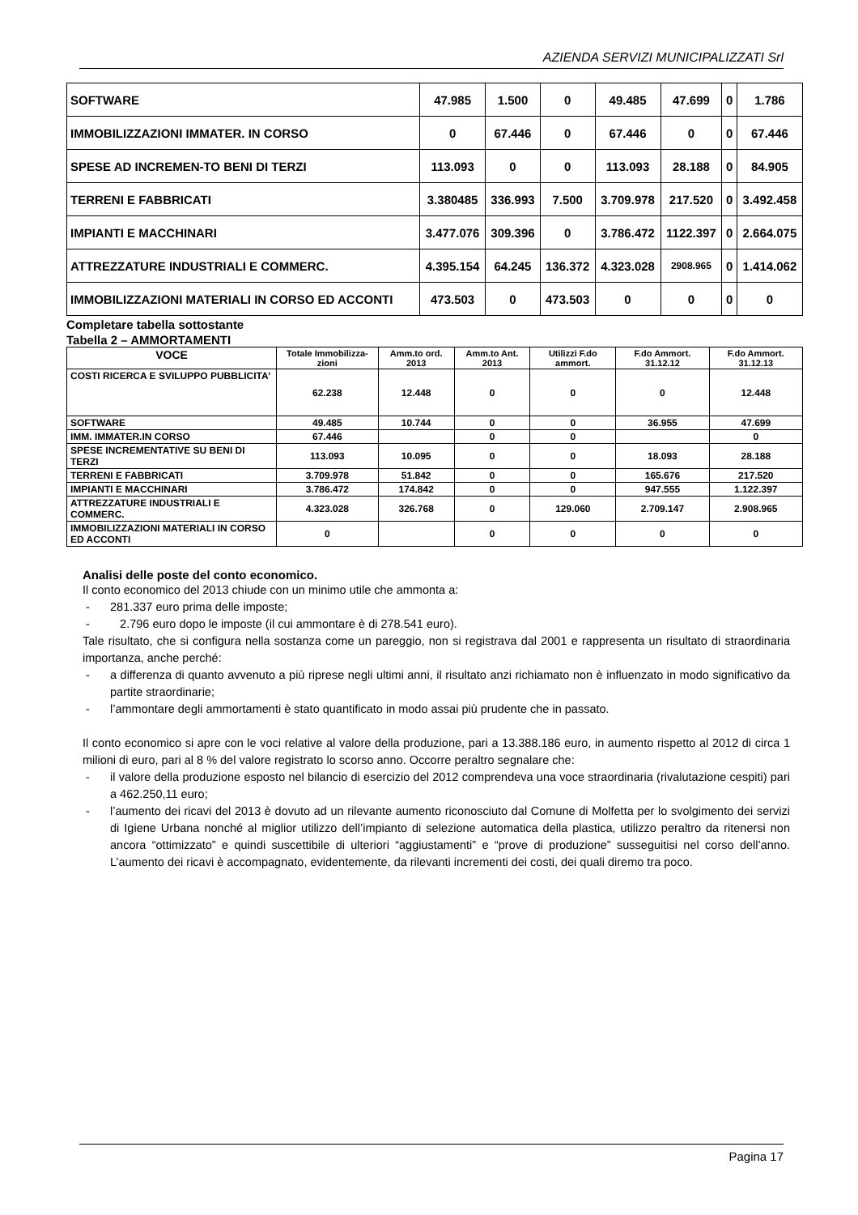AZIENDA SERVIZI MUNICIPALIZZATI Srl
| SOFTWARE | 47.985 | 1.500 | 0 | 49.485 | 47.699 | 0 | 1.786 |
| IMMOBILIZZAZIONI IMMATER. IN CORSO | 0 | 67.446 | 0 | 67.446 | 0 | 0 | 67.446 |
| SPESE AD INCREMEN-TO BENI DI TERZI | 113.093 | 0 | 0 | 113.093 | 28.188 | 0 | 84.905 |
| TERRENI E FABBRICATI | 3.380485 | 336.993 | 7.500 | 3.709.978 | 217.520 | 0 | 3.492.458 |
| IMPIANTI E MACCHINARI | 3.477.076 | 309.396 | 0 | 3.786.472 | 1122.397 | 0 | 2.664.075 |
| ATTREZZATURE INDUSTRIALI E COMMERC. | 4.395.154 | 64.245 | 136.372 | 4.323.028 | 2908.965 | 0 | 1.414.062 |
| IMMOBILIZZAZIONI MATERIALI IN CORSO ED ACCONTI | 473.503 | 0 | 473.503 | 0 | 0 | 0 | 0 |
Completare tabella sottostante
Tabella 2 – AMMORTAMENTI
| VOCE | Totale Immobilizza-zioni | Amm.to ord. 2013 | Amm.to Ant. 2013 | Utilizzi F.do ammort. | F.do Ammort. 31.12.12 | F.do Ammort. 31.12.13 |
| --- | --- | --- | --- | --- | --- | --- |
| COSTI RICERCA E SVILUPPO PUBBLICITA’ | 62.238 | 12.448 | 0 | 0 | 0 | 12.448 |
| SOFTWARE | 49.485 | 10.744 | 0 | 0 | 36.955 | 47.699 |
| IMM. IMMATER.IN CORSO | 67.446 | | 0 | 0 | | 0 |
| SPESE INCREMENTATIVE SU BENI DI TERZI | 113.093 | 10.095 | 0 | 0 | 18.093 | 28.188 |
| TERRENI E FABBRICATI | 3.709.978 | 51.842 | 0 | 0 | 165.676 | 217.520 |
| IMPIANTI E MACCHINARI | 3.786.472 | 174.842 | 0 | 0 | 947.555 | 1.122.397 |
| ATTREZZATURE INDUSTRIALI E COMMERC. | 4.323.028 | 326.768 | 0 | 129.060 | 2.709.147 | 2.908.965 |
| IMMOBILIZZAZIONI MATERIALI IN CORSO ED ACCONTI | 0 | | 0 | 0 | 0 | 0 |
Analisi delle poste del conto economico.
Il conto economico del 2013 chiude con un minimo utile che ammonta a:
- 281.337 euro prima delle imposte;
- 2.796 euro dopo le imposte (il cui ammontare è di 278.541 euro).
Tale risultato, che si configura nella sostanza come un pareggio, non si registrava dal 2001 e rappresenta un risultato di straordinaria importanza, anche perché:
- a differenza di quanto avvenuto a più riprese negli ultimi anni, il risultato anzi richiamato non è influenzato in modo significativo da partite straordinarie;
- l’ammontare degli ammortamenti è stato quantificato in modo assai più prudente che in passato.
Il conto economico si apre con le voci relative al valore della produzione, pari a 13.388.186 euro, in aumento rispetto al 2012 di circa 1 milioni di euro, pari al 8 % del valore registrato lo scorso anno. Occorre peraltro segnalare che:
- il valore della produzione esposto nel bilancio di esercizio del 2012 comprendeva una voce straordinaria (rivalutazione cespiti) pari a 462.250,11 euro;
- l’aumento dei ricavi del 2013 è dovuto ad un rilevante aumento riconosciuto dal Comune di Molfetta per lo svolgimento dei servizi di Igiene Urbana nonché al miglior utilizzo dell’impianto di selezione automatica della plastica, utilizzo peraltro da ritenersi non ancora “ottimizzato” e quindi suscettibile di ulteriori “aggiustamenti” e “prove di produzione” susseguitisi nel corso dell’anno. L’aumento dei ricavi è accompagnato, evidentemente, da rilevanti incrementi dei costi, dei quali diremo tra poco.
Pagina 17